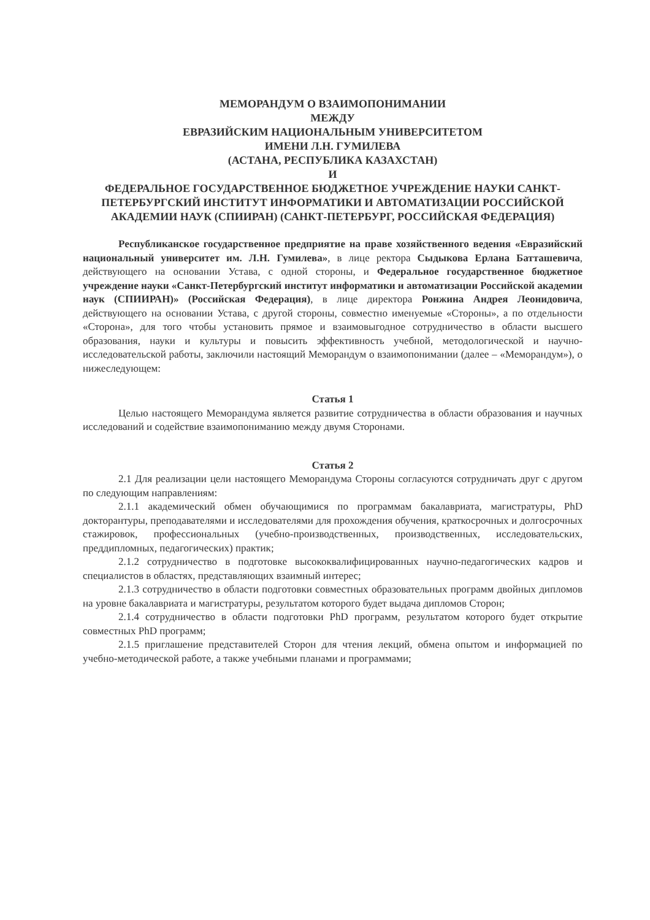МЕМОРАНДУМ О ВЗАИМОПОНИМАНИИ
МЕЖДУ
ЕВРАЗИЙСКИМ НАЦИОНАЛЬНЫМ УНИВЕРСИТЕТОМ
ИМЕНИ Л.Н. ГУМИЛЕВА
(АСТАНА, РЕСПУБЛИКА КАЗАХСТАН)
И
ФЕДЕРАЛЬНОЕ ГОСУДАРСТВЕННОЕ БЮДЖЕТНОЕ УЧРЕЖДЕНИЕ НАУКИ САНКТ-ПЕТЕРБУРГСКИЙ ИНСТИТУТ ИНФОРМАТИКИ И АВТОМАТИЗАЦИИ РОССИЙСКОЙ АКАДЕМИИ НАУК (СПИИРАН) (САНКТ-ПЕТЕРБУРГ, РОССИЙСКАЯ ФЕДЕРАЦИЯ)
Республиканское государственное предприятие на праве хозяйственного ведения «Евразийский национальный университет им. Л.Н. Гумилева», в лице ректора Сыдыкова Ерлана Батташевича, действующего на основании Устава, с одной стороны, и Федеральное государственное бюджетное учреждение науки «Санкт-Петербургский институт информатики и автоматизации Российской академии наук (СПИИРАН)» (Российская Федерация), в лице директора Ронжина Андрея Леонидовича, действующего на основании Устава, с другой стороны, совместно именуемые «Стороны», а по отдельности «Сторона», для того чтобы установить прямое и взаимовыгодное сотрудничество в области высшего образования, науки и культуры и повысить эффективность учебной, методологической и научно-исследовательской работы, заключили настоящий Меморандум о взаимопонимании (далее – «Меморандум»), о нижеследующем:
Статья 1
Целью настоящего Меморандума является развитие сотрудничества в области образования и научных исследований и содействие взаимопониманию между двумя Сторонами.
Статья 2
2.1 Для реализации цели настоящего Меморандума Стороны согласуются сотрудничать друг с другом по следующим направлениям:
2.1.1 академический обмен обучающимися по программам бакалавриата, магистратуры, PhD докторантуры, преподавателями и исследователями для прохождения обучения, краткосрочных и долгосрочных стажировок, профессиональных (учебно-производственных, производственных, исследовательских, преддипломных, педагогических) практик;
2.1.2 сотрудничество в подготовке высококвалифицированных научно-педагогических кадров и специалистов в областях, представляющих взаимный интерес;
2.1.3 сотрудничество в области подготовки совместных образовательных программ двойных дипломов на уровне бакалавриата и магистратуры, результатом которого будет выдача дипломов Сторон;
2.1.4 сотрудничество в области подготовки PhD программ, результатом которого будет открытие совместных PhD программ;
2.1.5 приглашение представителей Сторон для чтения лекций, обмена опытом и информацией по учебно-методической работе, а также учебными планами и программами;